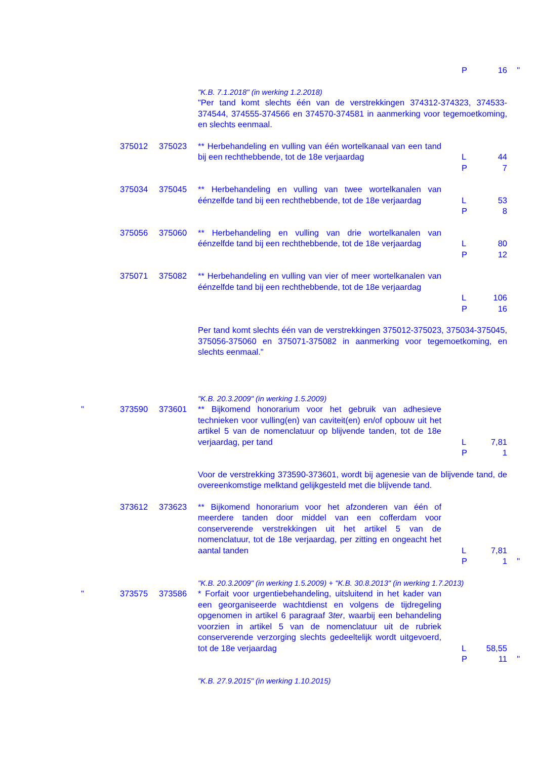| | | | | P | 16 | " |
| | | | "K.B. 7.1.2018" (in werking 1.2.2018) | | | |
| | | | "Per tand komt slechts één van de verstrekkingen 374312-374323, 374533-374544, 374555-374566 en 374570-374581 in aanmerking voor tegemoetkoming, en slechts eenmaal. | | | |
| | 375012 | 375023 | ** Herbehandeling en vulling van één wortelkanaal van een tand bij een rechthebbende, tot de 18e verjaardag | L P | 44 7 | |
| | 375034 | 375045 | ** Herbehandeling en vulling van twee wortelkanalen van éénzelfde tand bij een rechthebbende, tot de 18e verjaardag | L P | 53 8 | |
| | 375056 | 375060 | ** Herbehandeling en vulling van drie wortelkanalen van éénzelfde tand bij een rechthebbende, tot de 18e verjaardag | L P | 80 12 | |
| | 375071 | 375082 | ** Herbehandeling en vulling van vier of meer wortelkanalen van éénzelfde tand bij een rechthebbende, tot de 18e verjaardag | L P | 106 16 | |
| | | | Per tand komt slechts één van de verstrekkingen 375012-375023, 375034-375045, 375056-375060 en 375071-375082 in aanmerking voor tegemoetkoming, en slechts eenmaal." | | | |
| | | | "K.B. 20.3.2009" (in werking 1.5.2009) | | | |
| " | 373590 | 373601 | ** Bijkomend honorarium voor het gebruik van adhesieve technieken voor vulling(en) van caviteit(en) en/of opbouw uit het artikel 5 van de nomenclatuur op blijvende tanden, tot de 18e verjaardag, per tand | L P | 7,81 1 | |
| | | | Voor de verstrekking 373590-373601, wordt bij agenesie van de blijvende tand, de overeenkomstige melktand gelijkgesteld met die blijvende tand. | | | |
| | 373612 | 373623 | ** Bijkomend honorarium voor het afzonderen van één of meerdere tanden door middel van een cofferdam voor conserverende verstrekkingen uit het artikel 5 van de nomenclatuur, tot de 18e verjaardag, per zitting en ongeacht het aantal tanden | L P | 7,81 1 | " |
| | | | "K.B. 20.3.2009" (in werking 1.5.2009) + "K.B. 30.8.2013" (in werking 1.7.2013) | | | |
| " | 373575 | 373586 | * Forfait voor urgentiebehandeling, uitsluitend in het kader van een georganiseerde wachtdienst en volgens de tijdregeling opgenomen in artikel 6 paragraaf 3 ter , waarbij een behandeling voorzien in artikel 5 van de nomenclatuur uit de rubriek conserverende verzorging slechts gedeeltelijk wordt uitgevoerd, tot de 18e verjaardag | L P | 58,55 11 | " |
| | | | "K.B. 27.9.2015" (in werking 1.10.2015) | | | |